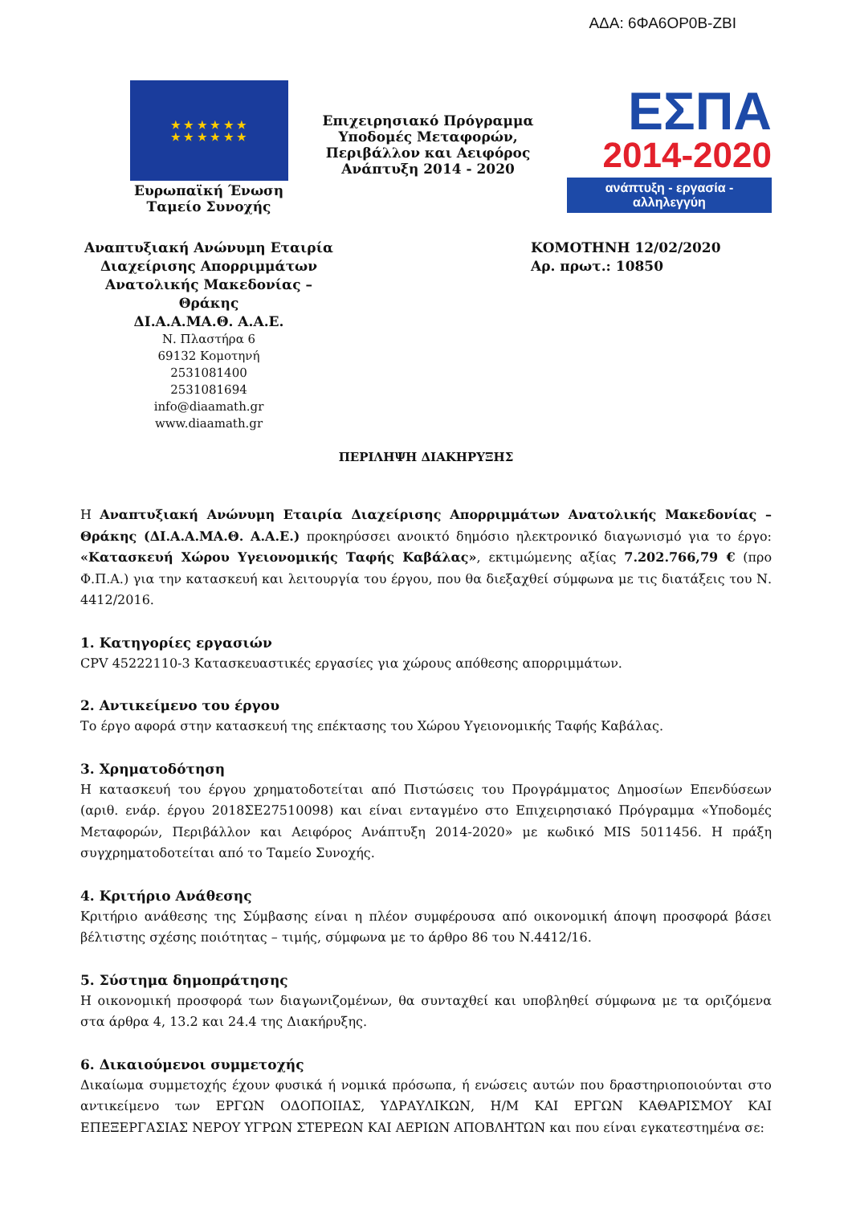ΑΔΑ: 6ΦΑ6ΟΡ0Β-ΖΒΙ
★ ★ ★ ★ ★ ★
★ ★ ★ ★ ★ ★
Ευρωπαϊκή Ένωση
Ταμείο Συνοχής
Επιχειρησιακό Πρόγραμμα
Υποδομές Μεταφορών,
Περιβάλλον και Αειφόρος
Ανάπτυξη 2014 - 2020
ΕΣΠΑ
2014-2020
ανάπτυξη - εργασία - αλληλεγγύη
Αναπτυξιακή Ανώνυμη Εταιρία
Διαχείρισης Απορριμμάτων
Ανατολικής Μακεδονίας – Θράκης
ΔΙ.Α.Α.ΜΑ.Θ. Α.Α.Ε.
Ν. Πλαστήρα 6
69132 Κομοτηνή
2531081400
2531081694
info@diaamath.gr
www.diaamath.gr
ΚΟΜΟΤΗΝΗ 12/02/2020
Αρ. πρωτ.: 10850
ΠΕΡΙΛΗΨΗ ΔΙΑΚΗΡΥΞΗΣ
Η Αναπτυξιακή Ανώνυμη Εταιρία Διαχείρισης Απορριμμάτων Ανατολικής Μακεδονίας – Θράκης (ΔΙ.Α.Α.ΜΑ.Θ. Α.Α.Ε.) προκηρύσσει ανοικτό δημόσιο ηλεκτρονικό διαγωνισμό για το έργο: «Κατασκευή Χώρου Υγειονομικής Ταφής Καβάλας», εκτιμώμενης αξίας 7.202.766,79 € (προ Φ.Π.Α.) για την κατασκευή και λειτουργία του έργου, που θα διεξαχθεί σύμφωνα με τις διατάξεις του Ν. 4412/2016.
1. Κατηγορίες εργασιών
CPV 45222110-3 Κατασκευαστικές εργασίες για χώρους απόθεσης απορριμμάτων.
2. Αντικείμενο του έργου
Το έργο αφορά στην κατασκευή της επέκτασης του Χώρου Υγειονομικής Ταφής Καβάλας.
3. Χρηματοδότηση
Η κατασκευή του έργου χρηματοδοτείται από Πιστώσεις του Προγράμματος Δημοσίων Επενδύσεων (αριθ. ενάρ. έργου 2018ΣΕ27510098) και είναι ενταγμένο στο Επιχειρησιακό Πρόγραμμα «Υποδομές Μεταφορών, Περιβάλλον και Αειφόρος Ανάπτυξη 2014-2020» με κωδικό MIS 5011456. Η πράξη συγχρηματοδοτείται από το Ταμείο Συνοχής.
4. Κριτήριο Ανάθεσης
Κριτήριο ανάθεσης της Σύμβασης είναι η πλέον συμφέρουσα από οικονομική άποψη προσφορά βάσει βέλτιστης σχέσης ποιότητας – τιμής, σύμφωνα με το άρθρο 86 του Ν.4412/16.
5. Σύστημα δημοπράτησης
Η οικονομική προσφορά των διαγωνιζομένων, θα συνταχθεί και υποβληθεί σύμφωνα με τα οριζόμενα στα άρθρα 4, 13.2 και 24.4 της Διακήρυξης.
6. Δικαιούμενοι συμμετοχής
Δικαίωμα συμμετοχής έχουν φυσικά ή νομικά πρόσωπα, ή ενώσεις αυτών που δραστηριοποιούνται στο αντικείμενο των ΕΡΓΩΝ ΟΔΟΠΟΙΙΑΣ, ΥΔΡΑΥΛΙΚΩΝ, Η/Μ ΚΑΙ ΕΡΓΩΝ ΚΑΘΑΡΙΣΜΟΥ ΚΑΙ ΕΠΕΞΕΡΓΑΣΙΑΣ ΝΕΡΟΥ ΥΓΡΩΝ ΣΤΕΡΕΩΝ ΚΑΙ ΑΕΡΙΩΝ ΑΠΟΒΛΗΤΩΝ και που είναι εγκατεστημένα σε: